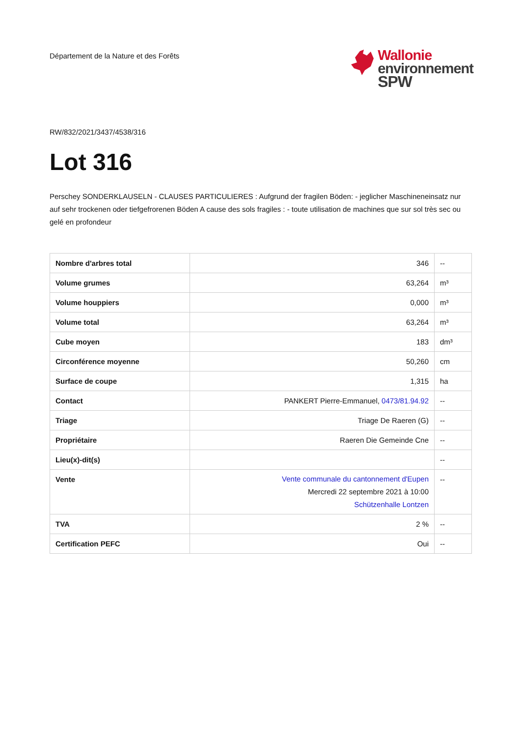Département de la Nature et des Forêts
Wallonie
environnement
SPW
RW/832/2021/3437/4538/316
Lot 316
Perschey SONDERKLAUSELN - CLAUSES PARTICULIERES : Aufgrund der fragilen Böden: - jeglicher Maschineneinsatz nur auf sehr trockenen oder tiefgefrorenen Böden A cause des sols fragiles : - toute utilisation de machines que sur sol très sec ou gelé en profondeur
| Nombre d'arbres total | 346 | -- |
| Volume grumes | 63,264 | m³ |
| Volume houppiers | 0,000 | m³ |
| Volume total | 63,264 | m³ |
| Cube moyen | 183 | dm³ |
| Circonférence moyenne | 50,260 | cm |
| Surface de coupe | 1,315 | ha |
| Contact | PANKERT Pierre-Emmanuel, 0473/81.94.92 | -- |
| Triage | Triage De Raeren (G) | -- |
| Propriétaire | Raeren Die Gemeinde Cne | -- |
| Lieu(x)-dit(s) | | -- |
| Vente | Vente communale du cantonnement d'Eupen Mercredi 22 septembre 2021 à 10:00 Schützenhalle Lontzen | -- |
| TVA | 2 % | -- |
| Certification PEFC | Oui | -- |